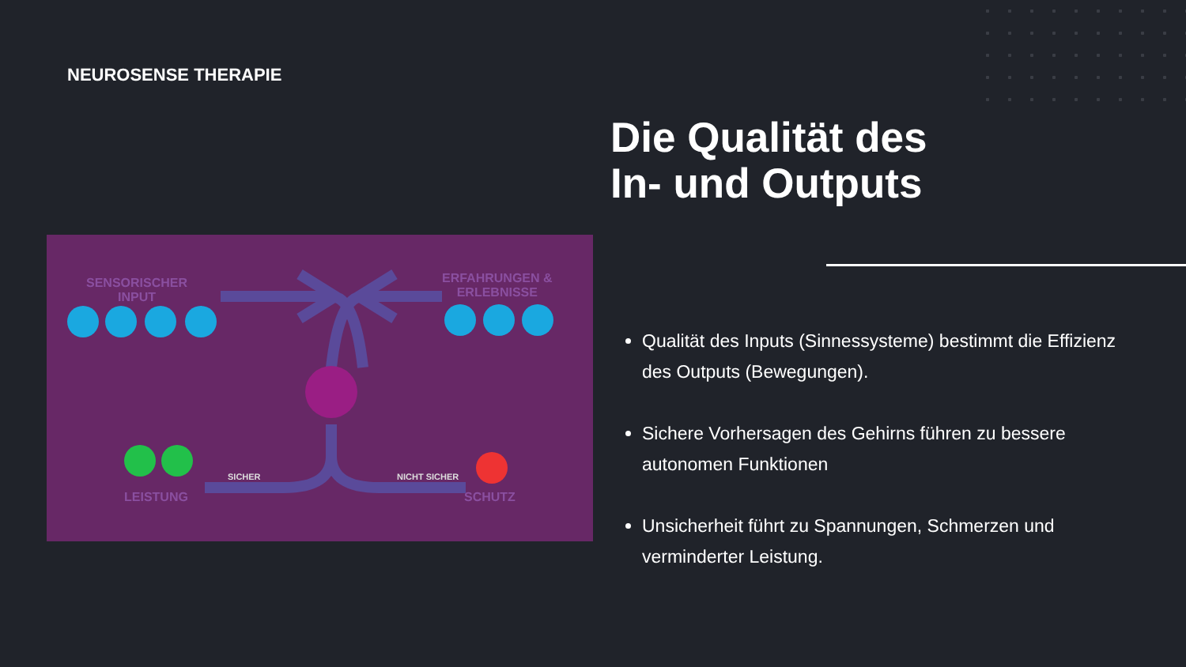NEUROSENSE THERAPIE
SENSORISCHER
INPUT
ERFAHRUNGEN &
ERLEBNISSE
SICHER NICHT SICHER
LEISTUNG SCHUTZ
Die Qualität des
In- und Outputs
Qualität des Inputs (Sinnessysteme) bestimmt die Effizienz des Outputs (Bewegungen).
Sichere Vorhersagen des Gehirns führen zu bessere autonomen Funktionen
Unsicherheit führt zu Spannungen, Schmerzen und verminderter Leistung.